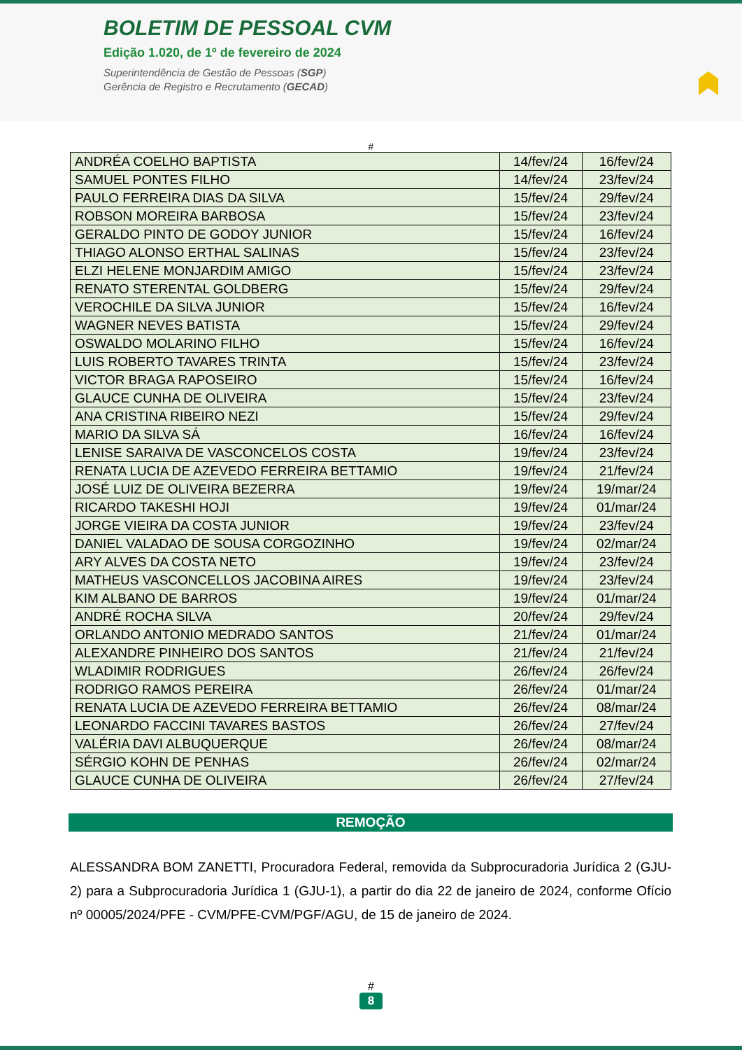BOLETIM DE PESSOAL CVM
Edição 1.020, de 1º de fevereiro de 2024
Superintendência de Gestão de Pessoas (SGP)
Gerência de Registro e Recrutamento (GECAD)
#
| ANDRÉA COELHO BAPTISTA | 14/fev/24 | 16/fev/24 |
| SAMUEL PONTES FILHO | 14/fev/24 | 23/fev/24 |
| PAULO FERREIRA DIAS DA SILVA | 15/fev/24 | 29/fev/24 |
| ROBSON MOREIRA BARBOSA | 15/fev/24 | 23/fev/24 |
| GERALDO PINTO DE GODOY JUNIOR | 15/fev/24 | 16/fev/24 |
| THIAGO ALONSO ERTHAL SALINAS | 15/fev/24 | 23/fev/24 |
| ELZI HELENE MONJARDIM AMIGO | 15/fev/24 | 23/fev/24 |
| RENATO STERENTAL GOLDBERG | 15/fev/24 | 29/fev/24 |
| VEROCHILE DA SILVA JUNIOR | 15/fev/24 | 16/fev/24 |
| WAGNER NEVES BATISTA | 15/fev/24 | 29/fev/24 |
| OSWALDO MOLARINO FILHO | 15/fev/24 | 16/fev/24 |
| LUIS ROBERTO TAVARES TRINTA | 15/fev/24 | 23/fev/24 |
| VICTOR BRAGA RAPOSEIRO | 15/fev/24 | 16/fev/24 |
| GLAUCE CUNHA DE OLIVEIRA | 15/fev/24 | 23/fev/24 |
| ANA CRISTINA RIBEIRO NEZI | 15/fev/24 | 29/fev/24 |
| MARIO DA SILVA SÁ | 16/fev/24 | 16/fev/24 |
| LENISE SARAIVA DE VASCONCELOS COSTA | 19/fev/24 | 23/fev/24 |
| RENATA LUCIA DE AZEVEDO FERREIRA BETTAMIO | 19/fev/24 | 21/fev/24 |
| JOSÉ LUIZ DE OLIVEIRA BEZERRA | 19/fev/24 | 19/mar/24 |
| RICARDO TAKESHI HOJI | 19/fev/24 | 01/mar/24 |
| JORGE VIEIRA DA COSTA JUNIOR | 19/fev/24 | 23/fev/24 |
| DANIEL VALADAO DE SOUSA CORGOZINHO | 19/fev/24 | 02/mar/24 |
| ARY ALVES DA COSTA NETO | 19/fev/24 | 23/fev/24 |
| MATHEUS VASCONCELLOS JACOBINA AIRES | 19/fev/24 | 23/fev/24 |
| KIM ALBANO DE BARROS | 19/fev/24 | 01/mar/24 |
| ANDRÉ ROCHA SILVA | 20/fev/24 | 29/fev/24 |
| ORLANDO ANTONIO MEDRADO SANTOS | 21/fev/24 | 01/mar/24 |
| ALEXANDRE PINHEIRO DOS SANTOS | 21/fev/24 | 21/fev/24 |
| WLADIMIR RODRIGUES | 26/fev/24 | 26/fev/24 |
| RODRIGO RAMOS PEREIRA | 26/fev/24 | 01/mar/24 |
| RENATA LUCIA DE AZEVEDO FERREIRA BETTAMIO | 26/fev/24 | 08/mar/24 |
| LEONARDO FACCINI TAVARES BASTOS | 26/fev/24 | 27/fev/24 |
| VALÉRIA DAVI ALBUQUERQUE | 26/fev/24 | 08/mar/24 |
| SÉRGIO KOHN DE PENHAS | 26/fev/24 | 02/mar/24 |
| GLAUCE CUNHA DE OLIVEIRA | 26/fev/24 | 27/fev/24 |
REMOÇÃO
ALESSANDRA BOM ZANETTI, Procuradora Federal, removida da Subprocuradoria Jurídica 2 (GJU-2) para a Subprocuradoria Jurídica 1 (GJU-1), a partir do dia 22 de janeiro de 2024, conforme Ofício nº 00005/2024/PFE - CVM/PFE-CVM/PGF/AGU, de 15 de janeiro de 2024.
#
8